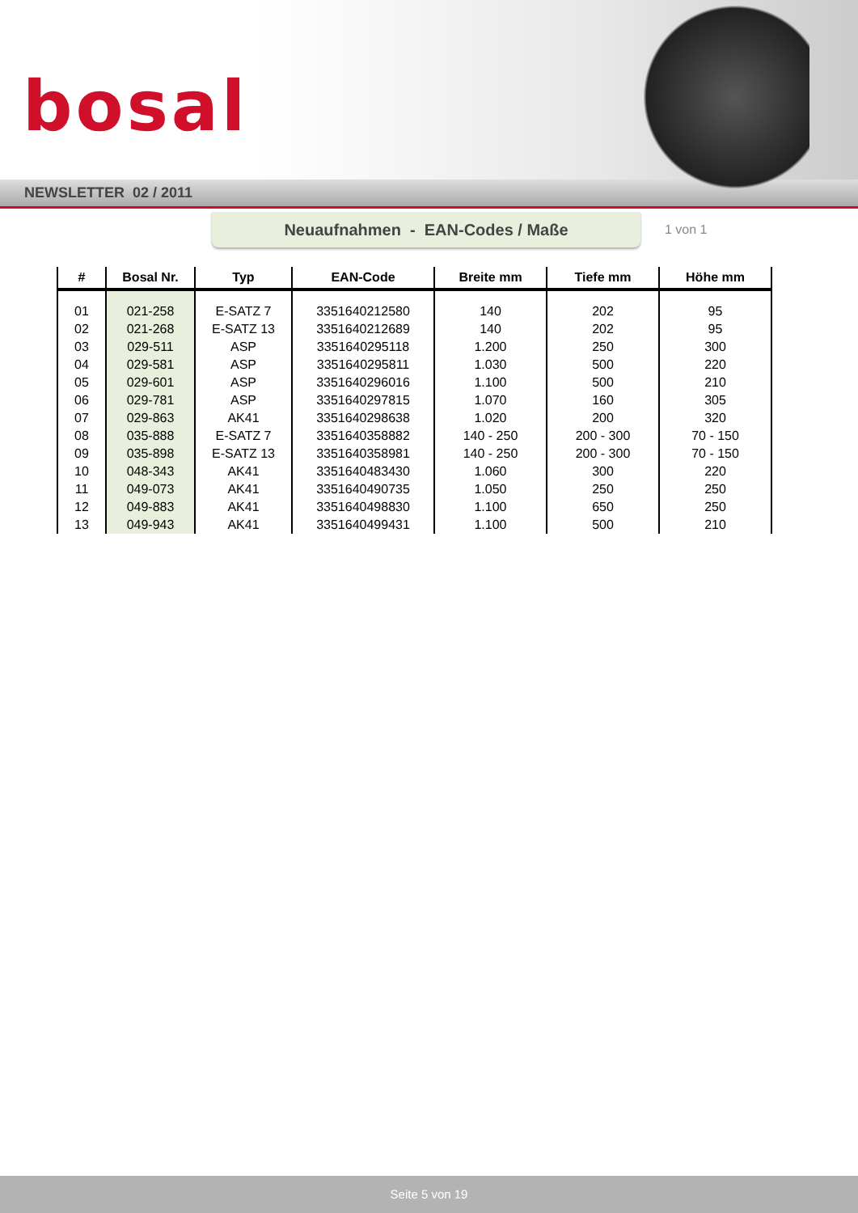bosal
NEWSLETTER 02 / 2011
Neuaufnahmen - EAN-Codes / Maße
1 von 1
| # | Bosal Nr. | Typ | EAN-Code | Breite mm | Tiefe mm | Höhe mm |
| --- | --- | --- | --- | --- | --- | --- |
| 01 | 021-258 | E-SATZ 7 | 3351640212580 | 140 | 202 | 95 |
| 02 | 021-268 | E-SATZ 13 | 3351640212689 | 140 | 202 | 95 |
| 03 | 029-511 | ASP | 3351640295118 | 1.200 | 250 | 300 |
| 04 | 029-581 | ASP | 3351640295811 | 1.030 | 500 | 220 |
| 05 | 029-601 | ASP | 3351640296016 | 1.100 | 500 | 210 |
| 06 | 029-781 | ASP | 3351640297815 | 1.070 | 160 | 305 |
| 07 | 029-863 | AK41 | 3351640298638 | 1.020 | 200 | 320 |
| 08 | 035-888 | E-SATZ 7 | 3351640358882 | 140 - 250 | 200 - 300 | 70 - 150 |
| 09 | 035-898 | E-SATZ 13 | 3351640358981 | 140 - 250 | 200 - 300 | 70 - 150 |
| 10 | 048-343 | AK41 | 3351640483430 | 1.060 | 300 | 220 |
| 11 | 049-073 | AK41 | 3351640490735 | 1.050 | 250 | 250 |
| 12 | 049-883 | AK41 | 3351640498830 | 1.100 | 650 | 250 |
| 13 | 049-943 | AK41 | 3351640499431 | 1.100 | 500 | 210 |
Seite 5 von 19